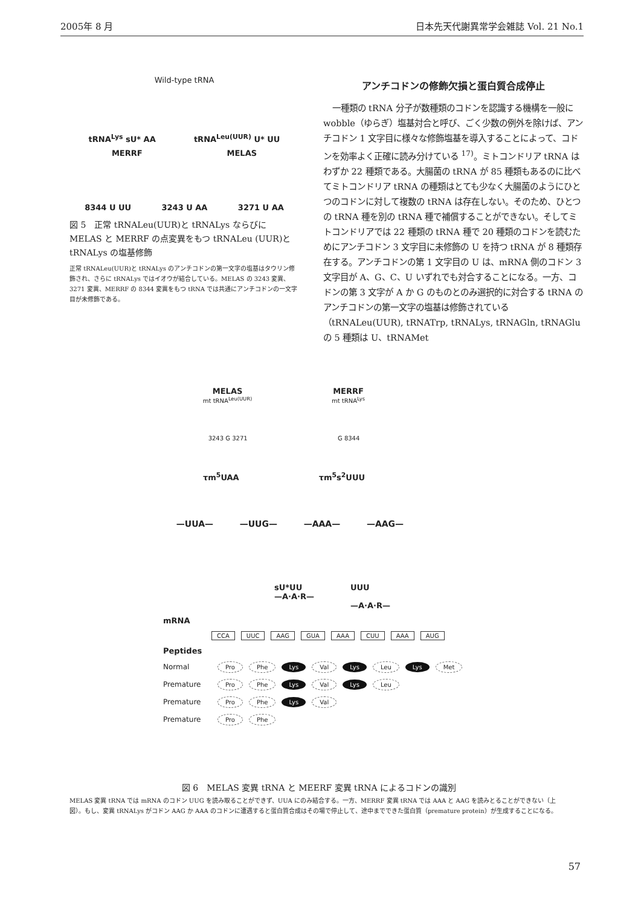2005年 8 月 日本先天代謝異常学会雑誌 Vol. 21 No.1
Wild-type tRNA
tRNA<sup>Lys</sup> sU* AA tRNA<sup>Leu(UUR)</sup> U* UU
MERRF MELAS
8344 U UU 3243 U AA 3271 U AA
図 5　正常 tRNALeu(UUR)と tRNALys ならびに MELAS と MERRF の点変異をもつ tRNALeu (UUR)と tRNALys の塩基修飾
正常 tRNALeu(UUR)と tRNALys のアンチコドンの第一文字の塩基はタウリン修飾され、さらに tRNALys ではイオウが結合している。MELAS の 3243 変異、3271 変異、MERRF の 8344 変異をもつ tRNA では共通にアンチコドンの一文字目が未修飾である。
アンチコドンの修飾欠損と蛋白質合成停止
一種類の tRNA 分子が数種類のコドンを認識する機構を一般に wobble（ゆらぎ）塩基対合と呼び、ごく少数の例外を除けば、アンチコドン 1 文字目に様々な修飾塩基を導入することによって、コドンを効率よく正確に読み分けている <sup>17)</sup>。ミトコンドリア tRNA はわずか 22 種類である。大腸菌の tRNA が 85 種類もあるのに比べてミトコンドリア tRNA の種類はとても少なく大腸菌のようにひとつのコドンに対して複数の tRNA は存在しない。そのため、ひとつの tRNA 種を別の tRNA 種で補償することができない。そしてミトコンドリアでは 22 種類の tRNA 種で 20 種類のコドンを読むためにアンチコドン 3 文字目に未修飾の U を持つ tRNA が 8 種類存在する。アンチコドンの第 1 文字目の U は、mRNA 側のコドン 3 文字目が A、G、C、U いずれでも対合することになる。一方、コドンの第 3 文字が A か G のものとのみ選択的に対合する tRNA のアンチコドンの第一文字の塩基は修飾されている（tRNALeu(UUR), tRNATrp, tRNALys, tRNAGln, tRNAGlu の 5 種類は U、tRNAMet
MELAS
mt tRNA<sup>Leu(UUR)</sup> MERRF
mt tRNA<sup>Lys</sup>
3243 G 3271 G 8344
τm<sup>5</sup>UAA τm<sup>5</sup>s<sup>2</sup>UUU
—UUA— —UUG— —AAA— —AAG—
sU*UU
—A·A·R— UUU
—A·A·R—
mRNA
CCA UUC AAG GUA AAA CUU AAA AUG
Peptides
Normal Pro Phe Lys Val Lys Leu Lys Met
Premature Pro Phe Lys Val Lys Leu
Premature Pro Phe Lys Val
Premature Pro Phe
図 6　MELAS 変異 tRNA と MEERF 変異 tRNA によるコドンの識別
MELAS 変異 tRNA では mRNA のコドン UUG を読み取ることができず、UUA にのみ結合する。一方、MERRF 変異 tRNA では AAA と AAG を読みとることができない（上図）。もし、変異 tRNALys がコドン AAG か AAA のコドンに遭遇すると蛋白質合成はその場で停止して、途中までできた蛋白質（premature protein）が生成することになる。
57